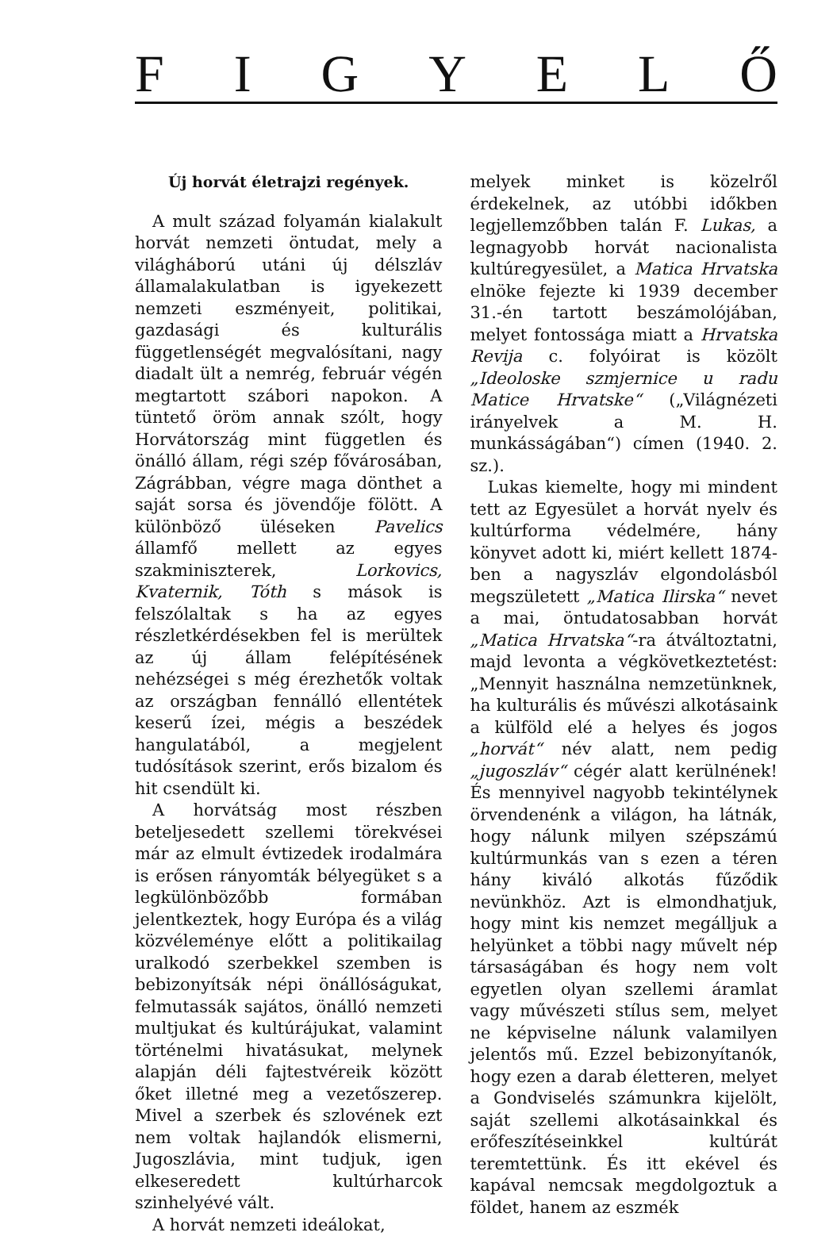FIGYELŐ
Új horvát életrajzi regények.
A mult század folyamán kialakult horvát nemzeti öntudat, mely a világháború utáni új délszláv államalakulatban is igyekezett nemzeti eszményeit, politikai, gazdasági és kulturális függetlenségét megvalósítani, nagy diadalt ült a nemrég, február végén megtartott szábori napokon. A tüntető öröm annak szólt, hogy Horvátország mint független és önálló állam, régi szép fővárosában, Zágrábban, végre maga dönthet a saját sorsa és jövendője fölött. A különböző üléseken Pavelics államfő mellett az egyes szakminiszterek, Lorkovics, Kvaternik, Tóth s mások is felszólaltak s ha az egyes részletkérdésekben fel is merültek az új állam felépítésének nehézségei s még érezhetők voltak az országban fennálló ellentétek keserű ízei, mégis a beszédek hangulatából, a megjelent tudósítások szerint, erős bizalom és hit csendült ki.
A horvátság most részben beteljesedett szellemi törekvései már az elmult évtizedek irodalmára is erősen rányomták bélyegüket s a legkülönbözőbb formában jelentkeztek, hogy Európa és a világ közvéleménye előtt a politikailag uralkodó szerbekkel szemben is bebizonyítsák népi önállóságukat, felmutassák sajátos, önálló nemzeti multjukat és kultúrájukat, valamint történelmi hivatásukat, melynek alapján déli fajtestvéreik között őket illetné meg a vezetőszerep. Mivel a szerbek és szlovének ezt nem voltak hajlandók elismerni, Jugoszlávia, mint tudjuk, igen elkeseredett kultúrharcok szinhelyévé vált.
A horvát nemzeti ideálokat,
melyek minket is közelről érdekelnek, az utóbbi időkben legjellemzőbben talán F. Lukas, a legnagyobb horvát nacionalista kultúregyesület, a Matica Hrvatska elnöke fejezte ki 1939 december 31.-én tartott beszámolójában, melyet fontossága miatt a Hrvatska Revija c. folyóirat is közölt „Ideoloske szmjernice u radu Matice Hrvatske“ („Világnézeti irányelvek a M. H. munkásságában“) címen (1940. 2. sz.).
Lukas kiemelte, hogy mi mindent tett az Egyesület a horvát nyelv és kultúrforma védelmére, hány könyvet adott ki, miért kellett 1874-ben a nagyszláv elgondolásból megszületett „Matica Ilirska“ nevet a mai, öntudatosabban horvát „Matica Hrvatska“-ra átváltoztatni, majd levonta a végkövetkeztetést: „Mennyit használna nemzetünknek, ha kulturális és művészi alkotásaink a külföld elé a helyes és jogos „horvát“ név alatt, nem pedig „jugoszláv“ cégér alatt kerülnének! És mennyivel nagyobb tekintélynek örvendenénk a világon, ha látnák, hogy nálunk milyen szépszámú kultúrmunkás van s ezen a téren hány kiváló alkotás fűződik nevünkhöz. Azt is elmondhatjuk, hogy mint kis nemzet megálljuk a helyünket a többi nagy művelt nép társaságában és hogy nem volt egyetlen olyan szellemi áramlat vagy művészeti stílus sem, melyet ne képviselne nálunk valamilyen jelentős mű. Ezzel bebizonyítanók, hogy ezen a darab életteren, melyet a Gondviselés számunkra kijelölt, saját szellemi alkotásainkkal és erőfeszítéseinkkel kultúrát teremtettünk. És itt ekével és kapával nemcsak megdolgoztuk a földet, hanem az eszmék